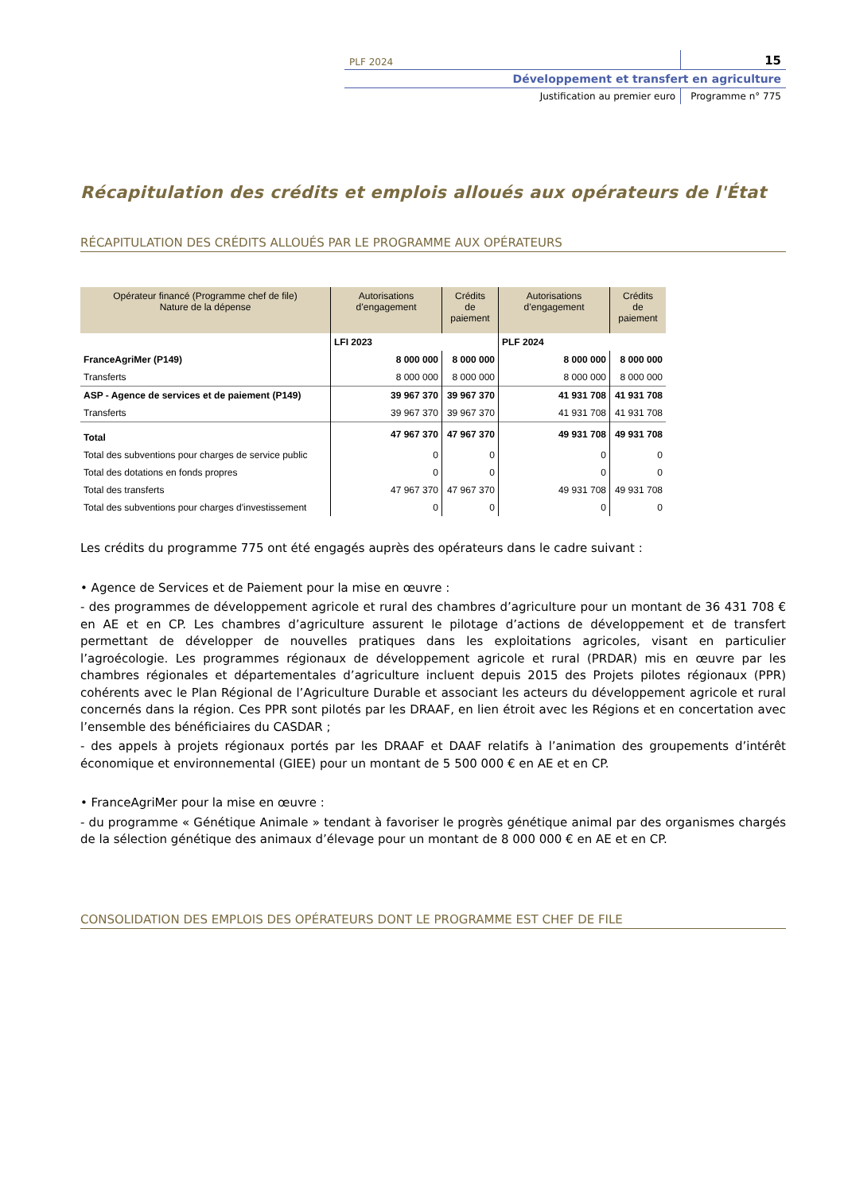PLF 2024
15
Développement et transfert en agriculture
Justification au premier euro Programme n° 775
Récapitulation des crédits et emplois alloués aux opérateurs de l'État
RÉCAPITULATION DES CRÉDITS ALLOUÉS PAR LE PROGRAMME AUX OPÉRATEURS
| | LFI 2023 | | PLF 2024 | |
| --- | --- | --- | --- | --- |
| Opérateur financé (Programme chef de file) Nature de la dépense | Autorisations d’engagement | Crédits de paiement | Autorisations d’engagement | Crédits de paiement |
| FranceAgriMer (P149) | 8 000 000 | 8 000 000 | 8 000 000 | 8 000 000 |
| Transferts | 8 000 000 | 8 000 000 | 8 000 000 | 8 000 000 |
| ASP - Agence de services et de paiement (P149) | 39 967 370 | 39 967 370 | 41 931 708 | 41 931 708 |
| Transferts | 39 967 370 | 39 967 370 | 41 931 708 | 41 931 708 |
| Total | 47 967 370 | 47 967 370 | 49 931 708 | 49 931 708 |
| Total des subventions pour charges de service public | 0 | 0 | 0 | 0 |
| Total des dotations en fonds propres | 0 | 0 | 0 | 0 |
| Total des transferts | 47 967 370 | 47 967 370 | 49 931 708 | 49 931 708 |
| Total des subventions pour charges d'investissement | 0 | 0 | 0 | 0 |
Les crédits du programme 775 ont été engagés auprès des opérateurs dans le cadre suivant :
• Agence de Services et de Paiement pour la mise en œuvre :
- des programmes de développement agricole et rural des chambres d’agriculture pour un montant de 36 431 708 € en AE et en CP. Les chambres d’agriculture assurent le pilotage d’actions de développement et de transfert permettant de développer de nouvelles pratiques dans les exploitations agricoles, visant en particulier l’agroécologie. Les programmes régionaux de développement agricole et rural (PRDAR) mis en œuvre par les chambres régionales et départementales d’agriculture incluent depuis 2015 des Projets pilotes régionaux (PPR) cohérents avec le Plan Régional de l’Agriculture Durable et associant les acteurs du développement agricole et rural concernés dans la région. Ces PPR sont pilotés par les DRAAF, en lien étroit avec les Régions et en concertation avec l’ensemble des bénéficiaires du CASDAR ;
- des appels à projets régionaux portés par les DRAAF et DAAF relatifs à l’animation des groupements d’intérêt économique et environnemental (GIEE) pour un montant de 5 500 000 € en AE et en CP.
• FranceAgriMer pour la mise en œuvre :
- du programme « Génétique Animale » tendant à favoriser le progrès génétique animal par des organismes chargés de la sélection génétique des animaux d’élevage pour un montant de 8 000 000 € en AE et en CP.
CONSOLIDATION DES EMPLOIS DES OPÉRATEURS DONT LE PROGRAMME EST CHEF DE FILE